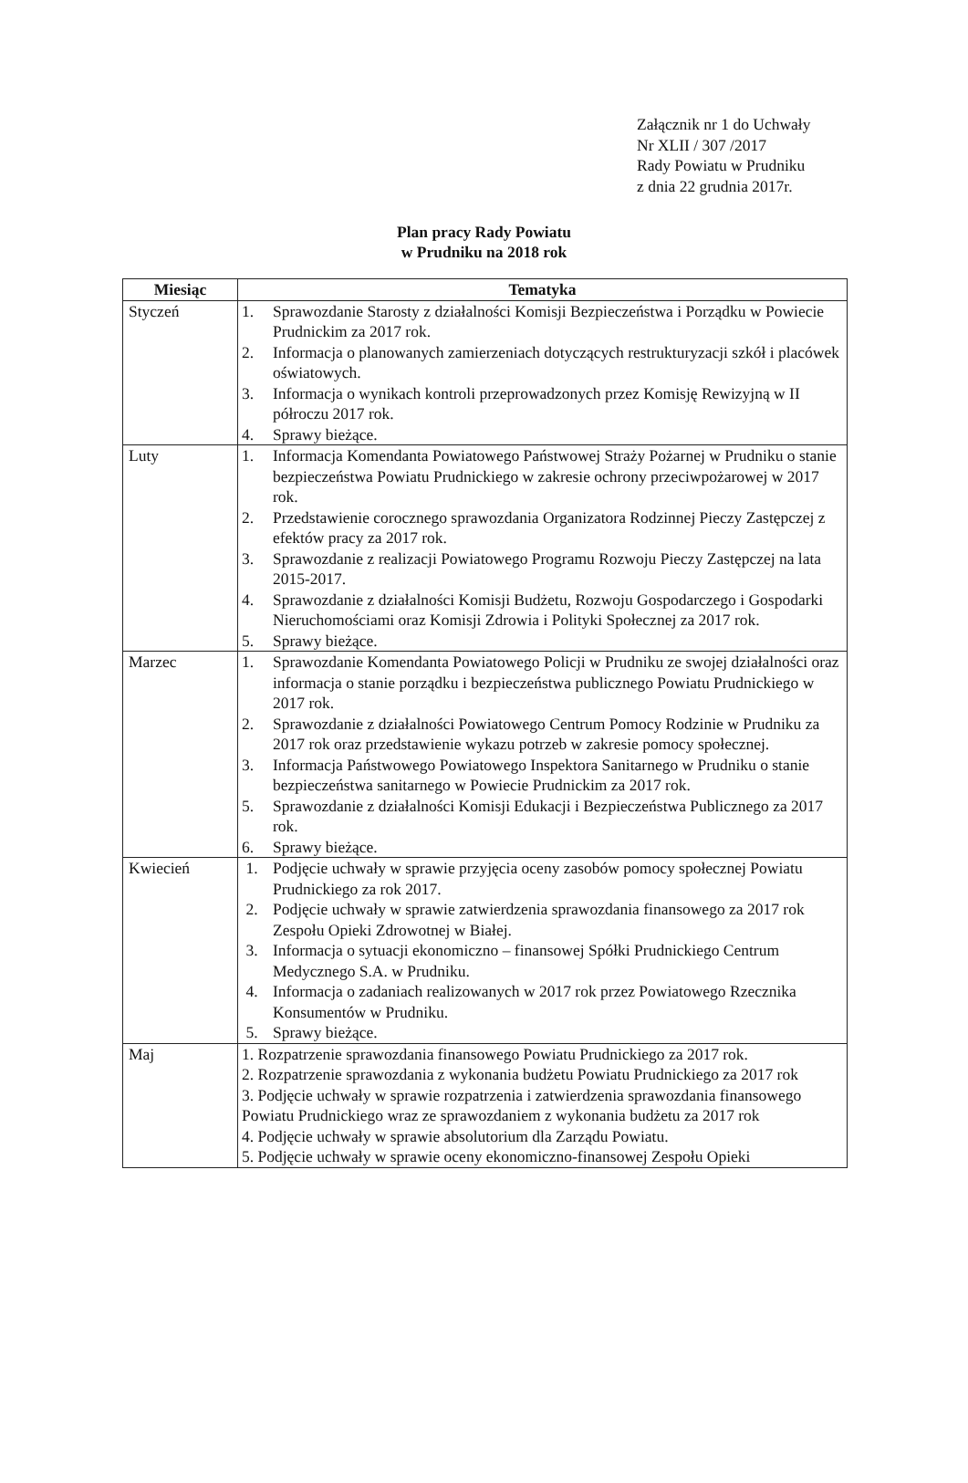Załącznik nr 1 do Uchwały
Nr XLII / 307 /2017
Rady Powiatu w Prudniku
z dnia 22 grudnia 2017r.
Plan pracy Rady Powiatu
w Prudniku na 2018 rok
| Miesiąc | Tematyka |
| --- | --- |
| Styczeń | 1. Sprawozdanie Starosty z działalności Komisji Bezpieczeństwa i Porządku w Powiecie Prudnickim za 2017 rok. 2. Informacja o planowanych zamierzeniach dotyczących restrukturyzacji szkół i placówek oświatowych. 3. Informacja o wynikach kontroli przeprowadzonych przez Komisję Rewizyjną w II półroczu 2017 rok. 4. Sprawy bieżące. |
| Luty | 1. Informacja Komendanta Powiatowego Państwowej Straży Pożarnej w Prudniku o stanie bezpieczeństwa Powiatu Prudnickiego w zakresie ochrony przeciwpożarowej w 2017 rok. 2. Przedstawienie corocznego sprawozdania Organizatora Rodzinnej Pieczy Zastępczej z efektów pracy za 2017 rok. 3. Sprawozdanie z realizacji Powiatowego Programu Rozwoju Pieczy Zastępczej na lata 2015-2017. 4. Sprawozdanie z działalności Komisji Budżetu, Rozwoju Gospodarczego i Gospodarki Nieruchomościami oraz Komisji Zdrowia i Polityki Społecznej za 2017 rok. 5. Sprawy bieżące. |
| Marzec | 1. Sprawozdanie Komendanta Powiatowego Policji w Prudniku ze swojej działalności oraz informacja o stanie porządku i bezpieczeństwa publicznego Powiatu Prudnickiego w 2017 rok. 2. Sprawozdanie z działalności Powiatowego Centrum Pomocy Rodzinie w Prudniku za 2017 rok oraz przedstawienie wykazu potrzeb w zakresie pomocy społecznej. 3. Informacja Państwowego Powiatowego Inspektora Sanitarnego w Prudniku o stanie bezpieczeństwa sanitarnego w Powiecie Prudnickim za 2017 rok. 5. Sprawozdanie z działalności Komisji Edukacji i Bezpieczeństwa Publicznego za 2017 rok. 6. Sprawy bieżące. |
| Kwiecień | 1. Podjęcie uchwały w sprawie przyjęcia oceny zasobów pomocy społecznej Powiatu Prudnickiego za rok 2017. 2. Podjęcie uchwały w sprawie zatwierdzenia sprawozdania finansowego za 2017 rok Zespołu Opieki Zdrowotnej w Białej. 3. Informacja o sytuacji ekonomiczno – finansowej Spółki Prudnickiego Centrum Medycznego S.A. w Prudniku. 4. Informacja o zadaniach realizowanych w 2017 rok przez Powiatowego Rzecznika Konsumentów w Prudniku. 5. Sprawy bieżące. |
| Maj | 1. Rozpatrzenie sprawozdania finansowego Powiatu Prudnickiego za 2017 rok. 2. Rozpatrzenie sprawozdania z wykonania budżetu Powiatu Prudnickiego za 2017 rok 3. Podjęcie uchwały w sprawie rozpatrzenia i zatwierdzenia sprawozdania finansowego Powiatu Prudnickiego wraz ze sprawozdaniem z wykonania budżetu za 2017 rok 4. Podjęcie uchwały w sprawie absolutorium dla Zarządu Powiatu. 5. Podjęcie uchwały w sprawie oceny ekonomiczno-finansowej Zespołu Opieki |